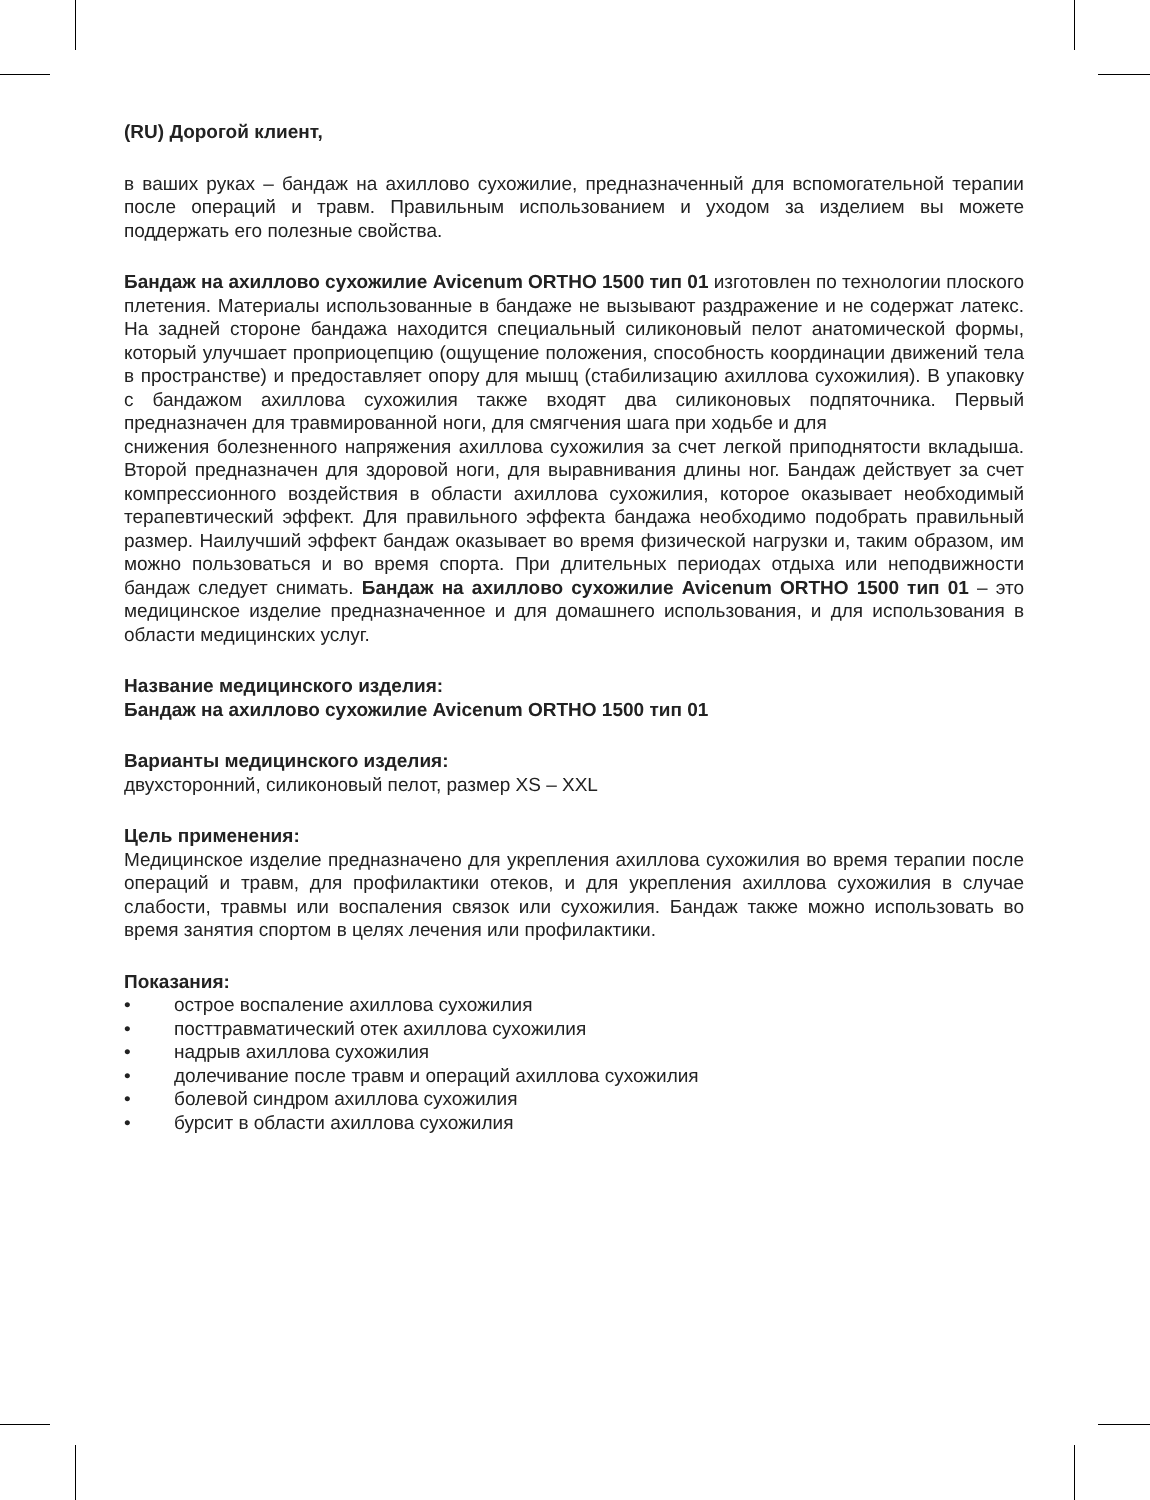(RU) Дорогой клиент,
в ваших руках – бандаж на ахиллово сухожилие, предназначенный для вспомогательной терапии после операций и травм. Правильным использованием и уходом за изделием вы можете поддержать его полезные свойства.
Бандаж на ахиллово сухожилие Avicenum ORTHO 1500 тип 01 изготовлен по технологии плоского плетения. Материалы использованные в бандаже не вызывают раздражение и не содержат латекс. На задней стороне бандажа находится специальный силиконовый пелот анатомической формы, который улучшает проприоцепцию (ощущение положения, способность координации движений тела в пространстве) и предоставляет опору для мышц (стабилизацию ахиллова сухожилия). В упаковку с бандажом ахиллова сухожилия также входят два силиконовых подпяточника. Первый предназначен для травмированной ноги, для смягчения шага при ходьбе и для
снижения болезненного напряжения ахиллова сухожилия за счет легкой приподнятости вкладыша. Второй предназначен для здоровой ноги, для выравнивания длины ног. Бандаж действует за счет компрессионного воздействия в области ахиллова сухожилия, которое оказывает необходимый терапевтический эффект. Для правильного эффекта бандажа необходимо подобрать правильный размер. Наилучший эффект бандаж оказывает во время физической нагрузки и, таким образом, им можно пользоваться и во время спорта. При длительных периодах отдыха или неподвижности бандаж следует снимать. Бандаж на ахиллово сухожилие Avicenum ORTHO 1500 тип 01 – это медицинское изделие предназначенное и для домашнего использования, и для использования в области медицинских услуг.
Название медицинского изделия:
Бандаж на ахиллово сухожилие Avicenum ORTHO 1500 тип 01
Варианты медицинского изделия:
двухсторонний, силиконовый пелот, размер XS – XXL
Цель применения:
Медицинское изделие предназначено для укрепления ахиллова сухожилия во время терапии после операций и травм, для профилактики отеков, и для укрепления ахиллова сухожилия в случае слабости, травмы или воспаления связок или сухожилия. Бандаж также можно использовать во время занятия спортом в целях лечения или профилактики.
Показания:
• острое воспаление ахиллова сухожилия
• посттравматический отек ахиллова сухожилия
• надрыв ахиллова сухожилия
• долечивание после травм и операций ахиллова сухожилия
• болевой синдром ахиллова сухожилия
• бурсит в области ахиллова сухожилия